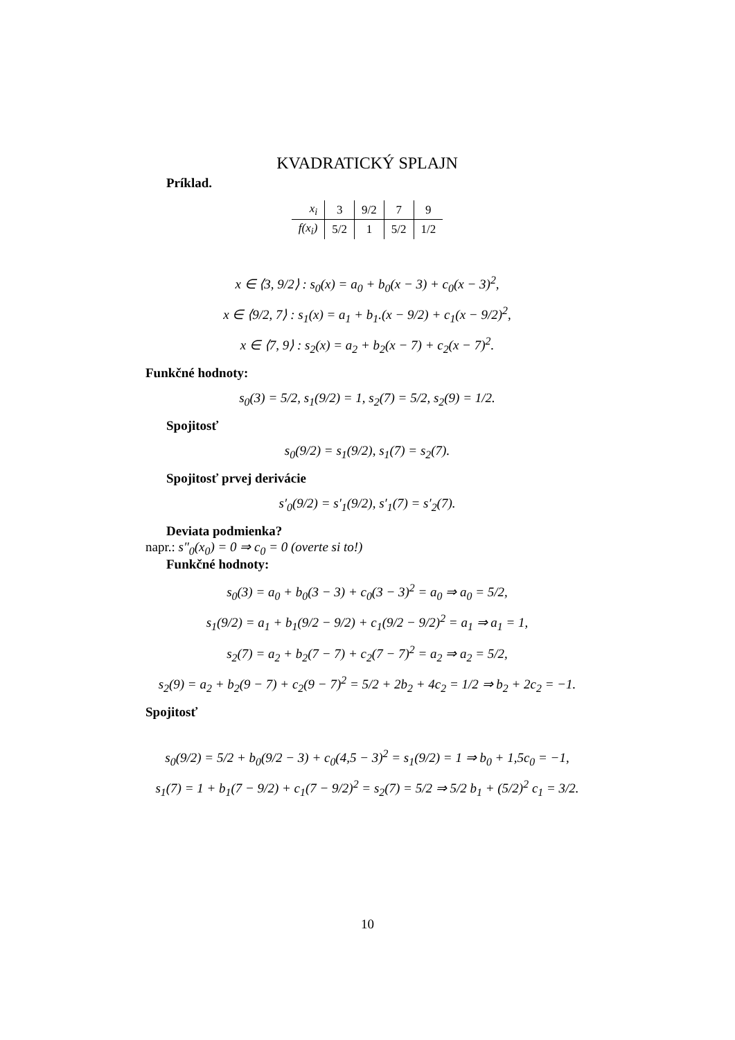KVADRATICKÝ SPLAJN
Príklad.
| x<sub>i</sub> | 3 | 9/2 | 7 | 9 |
| f(x<sub>i</sub>) | 5/2 | 1 | 5/2 | 1/2 |
x ∈ ⟨3, 9/2⟩ : s<sub>0</sub>(x) = a<sub>0</sub> + b<sub>0</sub>(x − 3) + c<sub>0</sub>(x − 3)<sup>2</sup>,
x ∈ ⟨9/2, 7⟩ : s<sub>1</sub>(x) = a<sub>1</sub> + b<sub>1</sub>.(x − 9/2) + c<sub>1</sub>(x − 9/2)<sup>2</sup>,
x ∈ ⟨7, 9⟩ : s<sub>2</sub>(x) = a<sub>2</sub> + b<sub>2</sub>(x − 7) + c<sub>2</sub>(x − 7)<sup>2</sup>.
Funkčné hodnoty:
s<sub>0</sub>(3) = 5/2, s<sub>1</sub>(9/2) = 1, s<sub>2</sub>(7) = 5/2, s<sub>2</sub>(9) = 1/2.
Spojitosť
s<sub>0</sub>(9/2) = s<sub>1</sub>(9/2), s<sub>1</sub>(7) = s<sub>2</sub>(7).
Spojitosť prvej derivácie
s′<sub>0</sub>(9/2) = s′<sub>1</sub>(9/2), s′<sub>1</sub>(7) = s′<sub>2</sub>(7).
Deviata podmienka?
napr.: s″<sub>0</sub>(x<sub>0</sub>) = 0 ⇒ c<sub>0</sub> = 0 (overte si to!)
Funkčné hodnoty:
s<sub>0</sub>(3) = a<sub>0</sub> + b<sub>0</sub>(3 − 3) + c<sub>0</sub>(3 − 3)<sup>2</sup> = a<sub>0</sub> ⇒ a<sub>0</sub> = 5/2,
s<sub>1</sub>(9/2) = a<sub>1</sub> + b<sub>1</sub>(9/2 − 9/2) + c<sub>1</sub>(9/2 − 9/2)<sup>2</sup> = a<sub>1</sub> ⇒ a<sub>1</sub> = 1,
s<sub>2</sub>(7) = a<sub>2</sub> + b<sub>2</sub>(7 − 7) + c<sub>2</sub>(7 − 7)<sup>2</sup> = a<sub>2</sub> ⇒ a<sub>2</sub> = 5/2,
s<sub>2</sub>(9) = a<sub>2</sub> + b<sub>2</sub>(9 − 7) + c<sub>2</sub>(9 − 7)<sup>2</sup> = 5/2 + 2b<sub>2</sub> + 4c<sub>2</sub> = 1/2 ⇒ b<sub>2</sub> + 2c<sub>2</sub> = −1.
Spojitosť
s<sub>0</sub>(9/2) = 5/2 + b<sub>0</sub>(9/2 − 3) + c<sub>0</sub>(4,5 − 3)<sup>2</sup> = s<sub>1</sub>(9/2) = 1 ⇒ b<sub>0</sub> + 1,5c<sub>0</sub> = −1,
s<sub>1</sub>(7) = 1 + b<sub>1</sub>(7 − 9/2) + c<sub>1</sub>(7 − 9/2)<sup>2</sup> = s<sub>2</sub>(7) = 5/2 ⇒ 5/2 b<sub>1</sub> + (5/2)<sup>2</sup> c<sub>1</sub> = 3/2.
10